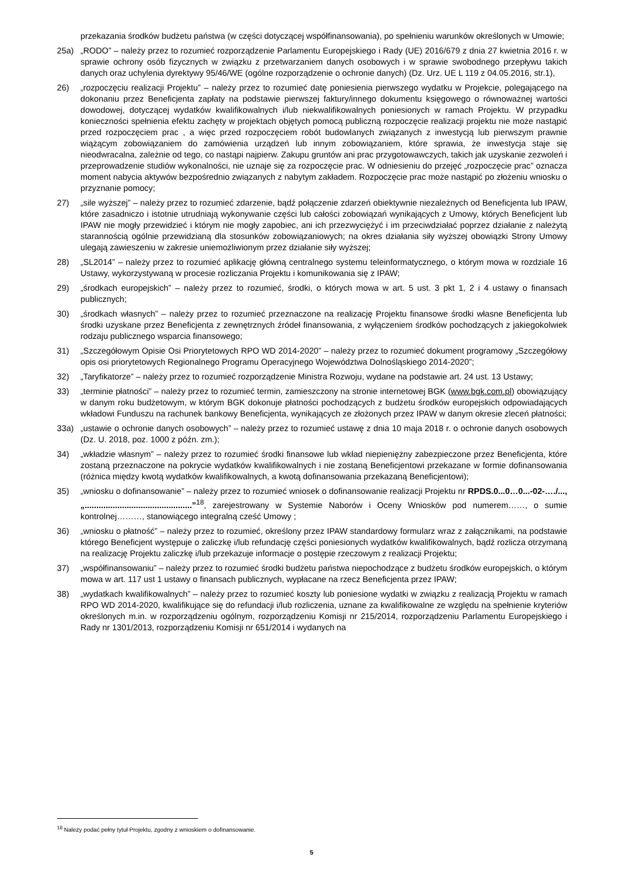przekazania środków budżetu państwa (w części dotyczącej współfinansowania), po spełnieniu warunków określonych w Umowie;
25a) „RODO” – należy przez to rozumieć rozporządzenie Parlamentu Europejskiego i Rady (UE) 2016/679 z dnia 27 kwietnia 2016 r. w sprawie ochrony osób fizycznych w związku z przetwarzaniem danych osobowych i w sprawie swobodnego przepływu takich danych oraz uchylenia dyrektywy 95/46/WE (ogólne rozporządzenie o ochronie danych) (Dz. Urz. UE L 119 z 04.05.2016, str.1),
26) „rozpoczęciu realizacji Projektu” – należy przez to rozumieć datę poniesienia pierwszego wydatku w Projekcie, polegającego na dokonaniu przez Beneficjenta zapłaty na podstawie pierwszej faktury/innego dokumentu księgowego o równoważnej wartości dowodowej, dotyczącej wydatków kwalifikowalnych i/lub niekwalifikowalnych poniesionych w ramach Projektu. W przypadku konieczności spełnienia efektu zachęty w projektach objętych pomocą publiczną rozpoczęcie realizacji projektu nie może nastąpić przed rozpoczęciem prac , a więc przed rozpoczęciem robót budowlanych związanych z inwestycją lub pierwszym prawnie wiążącym zobowiązaniem do zamówienia urządzeń lub innym zobowiązaniem, które sprawia, że inwestycja staje się nieodwracalna, zależnie od tego, co nastąpi najpierw. Zakupu gruntów ani prac przygotowawczych, takich jak uzyskanie zezwoleń i przeprowadzenie studiów wykonalności, nie uznaje się za rozpoczęcie prac. W odniesieniu do przejęć „rozpoczęcie prac” oznacza moment nabycia aktywów bezpośrednio związanych z nabytym zakładem. Rozpoczęcie prac może nastąpić po złożeniu wniosku o przyznanie pomocy;
27) „sile wyższej” – należy przez to rozumieć zdarzenie, bądź połączenie zdarzeń obiektywnie niezależnych od Beneficjenta lub IPAW, które zasadniczo i istotnie utrudniają wykonywanie części lub całości zobowiązań wynikających z Umowy, których Beneficjent lub IPAW nie mogły przewidzieć i którym nie mogły zapobiec, ani ich przezwyciężyć i im przeciwdziałać poprzez działanie z należytą starannością ogólnie przewidzianą dla stosunków zobowiązaniowych; na okres działania siły wyższej obowiązki Strony Umowy ulegają zawieszeniu w zakresie uniemożliwionym przez działanie siły wyższej;
28) „SL2014” – należy przez to rozumieć aplikację główną centralnego systemu teleinformatycznego, o którym mowa w rozdziale 16 Ustawy, wykorzystywaną w procesie rozliczania Projektu i komunikowania się z IPAW;
29) „środkach europejskich” – należy przez to rozumieć, środki, o których mowa w art. 5 ust. 3 pkt 1, 2 i 4 ustawy o finansach publicznych;
30) „środkach własnych” – należy przez to rozumieć przeznaczone na realizację Projektu finansowe środki własne Beneficjenta lub środki uzyskane przez Beneficjenta z zewnętrznych źródeł finansowania, z wyłączeniem środków pochodzących z jakiegokolwiek rodzaju publicznego wsparcia finansowego;
31) „Szczegółowym Opisie Osi Priorytetowych RPO WD 2014-2020” – należy przez to rozumieć dokument programowy „Szczegółowy opis osi priorytetowych Regionalnego Programu Operacyjnego Województwa Dolnośląskiego 2014-2020”;
32) „Taryfikatorze” – należy przez to rozumieć rozporządzenie Ministra Rozwoju, wydane na podstawie art. 24 ust. 13 Ustawy;
33) „terminie płatności” – należy przez to rozumieć termin, zamieszczony na stronie internetowej BGK (www.bgk.com.pl) obowiązujący w danym roku budżetowym, w którym BGK dokonuje płatności pochodzących z budżetu środków europejskich odpowiadających wkładowi Funduszu na rachunek bankowy Beneficjenta, wynikających ze złożonych przez IPAW w danym okresie zleceń płatności;
33a) „ustawie o ochronie danych osobowych” – należy przez to rozumieć ustawę z dnia 10 maja 2018 r. o ochronie danych osobowych (Dz. U. 2018, poz. 1000 z późn. zm.);
34) „wkładzie własnym” – należy przez to rozumieć środki finansowe lub wkład niepieniężny zabezpieczone przez Beneficjenta, które zostaną przeznaczone na pokrycie wydatków kwalifikowalnych i nie zostaną Beneficjentowi przekazane w formie dofinansowania (różnica między kwotą wydatków kwalifikowalnych, a kwotą dofinansowania przekazaną Beneficjentowi);
35) „wniosku o dofinansowanie” – należy przez to rozumieć wniosek o dofinansowanie realizacji Projektu nr RPDS.0...0…0...-02-…./..., „..............................................”<sup>18</sup>, zarejestrowany w Systemie Naborów i Oceny Wniosków pod numerem……, o sumie kontrolnej………, stanowiącego integralną cześć Umowy ;
36) „wniosku o płatność” – należy przez to rozumieć, określony przez IPAW standardowy formularz wraz z załącznikami, na podstawie którego Beneficjent występuje o zaliczkę i/lub refundację części poniesionych wydatków kwalifikowalnych, bądź rozlicza otrzymaną na realizację Projektu zaliczkę i/lub przekazuje informacje o postępie rzeczowym z realizacji Projektu;
37) „współfinansowaniu” – należy przez to rozumieć środki budżetu państwa niepochodzące z budżetu środków europejskich, o którym mowa w art. 117 ust 1 ustawy o finansach publicznych, wypłacane na rzecz Beneficjenta przez IPAW;
38) „wydatkach kwalifikowalnych” – należy przez to rozumieć koszty lub poniesione wydatki w związku z realizacją Projektu w ramach RPO WD 2014-2020, kwalifikujące się do refundacji i/lub rozliczenia, uznane za kwalifikowalne ze względu na spełnienie kryteriów określonych m.in. w rozporządzeniu ogólnym, rozporządzeniu Komisji nr 215/2014, rozporządzeniu Parlamentu Europejskiego i Rady nr 1301/2013, rozporządzeniu Komisji nr 651/2014 i wydanych na
<sup>18</sup> Należy podać pełny tytuł Projektu, zgodny z wnioskiem o dofinansowanie.
5